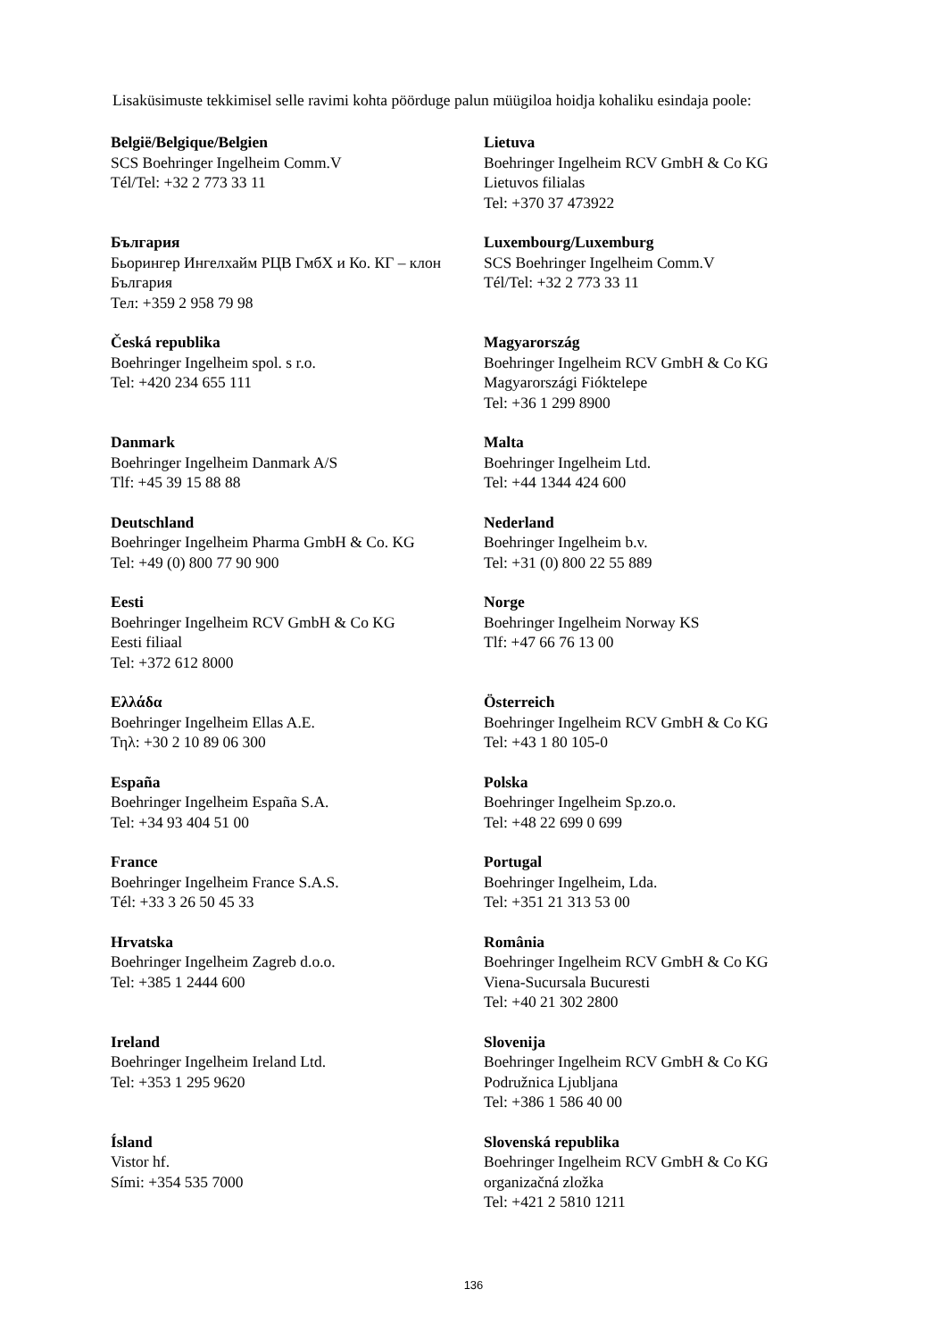Lisaküsimuste tekkimisel selle ravimi kohta pöörduge palun müügiloa hoidja kohaliku esindaja poole:
| België/Belgique/Belgien SCS Boehringer Ingelheim Comm.V Tél/Tel: +32 2 773 33 11 | Lietuva Boehringer Ingelheim RCV GmbH & Co KG Lietuvos filialas Tel: +370 37 473922 |
| България Бьорингер Ингелхайм РЦВ ГмбХ и Ко. КГ – клон България Тел: +359 2 958 79 98 | Luxembourg/Luxemburg SCS Boehringer Ingelheim Comm.V Tél/Tel: +32 2 773 33 11 |
| Česká republika Boehringer Ingelheim spol. s r.o. Tel: +420 234 655 111 | Magyarország Boehringer Ingelheim RCV GmbH & Co KG Magyarországi Fióktelepe Tel: +36 1 299 8900 |
| Danmark Boehringer Ingelheim Danmark A/S Tlf: +45 39 15 88 88 | Malta Boehringer Ingelheim Ltd. Tel: +44 1344 424 600 |
| Deutschland Boehringer Ingelheim Pharma GmbH & Co. KG Tel: +49 (0) 800 77 90 900 | Nederland Boehringer Ingelheim b.v. Tel: +31 (0) 800 22 55 889 |
| Eesti Boehringer Ingelheim RCV GmbH & Co KG Eesti filiaal Tel: +372 612 8000 | Norge Boehringer Ingelheim Norway KS Tlf: +47 66 76 13 00 |
| Ελλάδα Boehringer Ingelheim Ellas A.E. Τηλ: +30 2 10 89 06 300 | Österreich Boehringer Ingelheim RCV GmbH & Co KG Tel: +43 1 80 105-0 |
| España Boehringer Ingelheim España S.A. Tel: +34 93 404 51 00 | Polska Boehringer Ingelheim Sp.zo.o. Tel: +48 22 699 0 699 |
| France Boehringer Ingelheim France S.A.S. Tél: +33 3 26 50 45 33 | Portugal Boehringer Ingelheim, Lda. Tel: +351 21 313 53 00 |
| Hrvatska Boehringer Ingelheim Zagreb d.o.o. Tel: +385 1 2444 600 | România Boehringer Ingelheim RCV GmbH & Co KG Viena-Sucursala Bucuresti Tel: +40 21 302 2800 |
| Ireland Boehringer Ingelheim Ireland Ltd. Tel: +353 1 295 9620 | Slovenija Boehringer Ingelheim RCV GmbH & Co KG Podružnica Ljubljana Tel: +386 1 586 40 00 |
| Ísland Vistor hf. Sími: +354 535 7000 | Slovenská republika Boehringer Ingelheim RCV GmbH & Co KG organizačná zložka Tel: +421 2 5810 1211 |
136